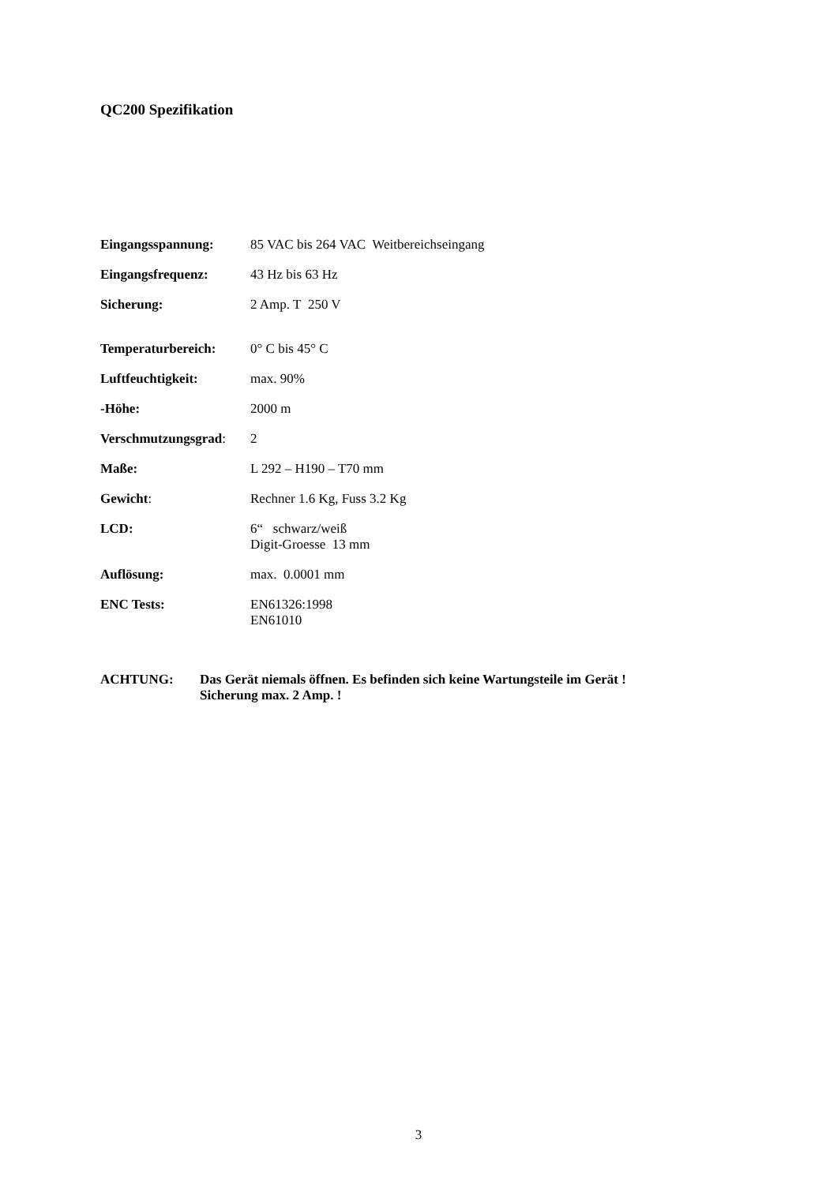QC200 Spezifikation
Eingangsspannung: 85 VAC bis 264 VAC Weitbereichseingang
Eingangsfrequenz: 43 Hz bis 63 Hz
Sicherung: 2 Amp. T 250 V
Temperaturbereich: 0° C bis 45° C
Luftfeuchtigkeit: max. 90%
-Höhe: 2000 m
Verschmutzungsgrad:
2
Maße: L 292 – H190 – T70 mm
Gewicht: Rechner 1.6 Kg, Fuss 3.2 Kg
LCD: 6“ schwarz/weiß
Digit-Groesse 13 mm
Auflösung: max. 0.0001 mm
ENC Tests: EN61326:1998
EN61010
ACHTUNG: Das Gerät niemals öffnen. Es befinden sich keine Wartungsteile im Gerät !
Sicherung max. 2 Amp. !
3